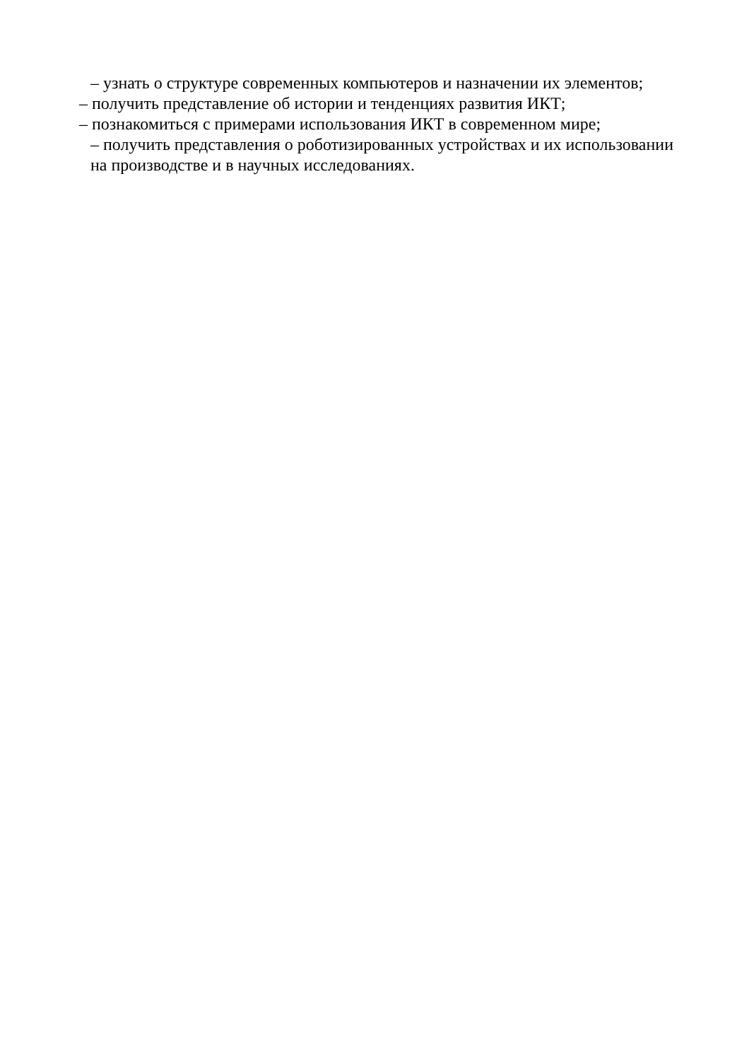– узнать о структуре современных компьютеров и назначении их элементов;
– получить представление об истории и тенденциях развития ИКТ;
– познакомиться с примерами использования ИКТ в современном мире;
– получить представления о роботизированных устройствах и их использовании
на производстве и в научных исследованиях.